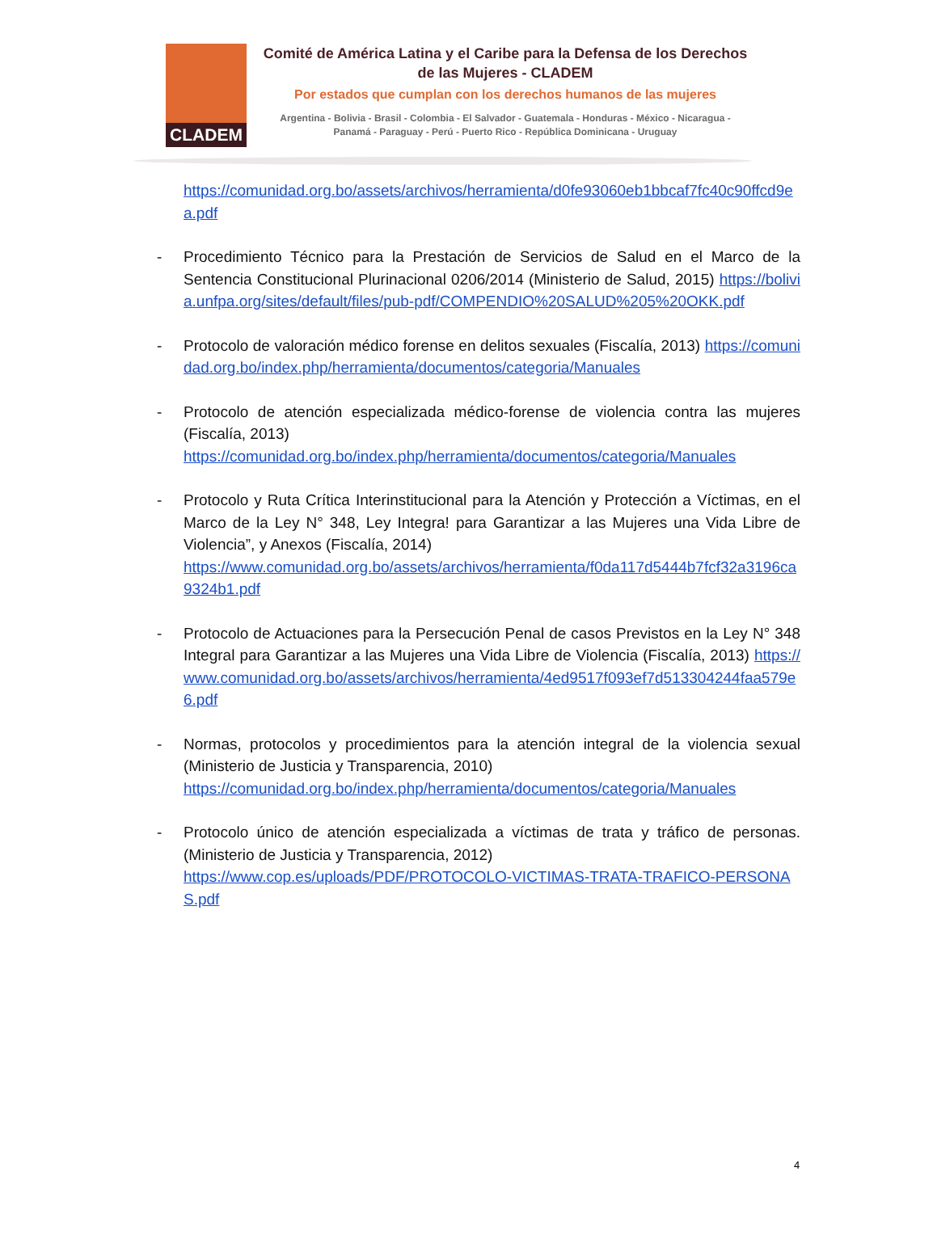CLADEM
Comité de América Latina y el Caribe para la Defensa de los Derechos de las Mujeres - CLADEM
Por estados que cumplan con los derechos humanos de las mujeres
Argentina - Bolivia - Brasil - Colombia - El Salvador - Guatemala - Honduras - México - Nicaragua - Panamá - Paraguay - Perú - Puerto Rico - República Dominicana - Uruguay
https://comunidad.org.bo/assets/archivos/herramienta/d0fe93060eb1bbcaf7fc40c90ffcd9ea.pdf
- Procedimiento Técnico para la Prestación de Servicios de Salud en el Marco de la Sentencia Constitucional Plurinacional 0206/2014 (Ministerio de Salud, 2015) https://bolivia.unfpa.org/sites/default/files/pub-pdf/COMPENDIO%20SALUD%205%20OKK.pdf
- Protocolo de valoración médico forense en delitos sexuales (Fiscalía, 2013) https://comunidad.org.bo/index.php/herramienta/documentos/categoria/Manuales
- Protocolo de atención especializada médico-forense de violencia contra las mujeres (Fiscalía, 2013)
https://comunidad.org.bo/index.php/herramienta/documentos/categoria/Manuales
- Protocolo y Ruta Crítica Interinstitucional para la Atención y Protección a Víctimas, en el Marco de la Ley N° 348, Ley Integra! para Garantizar a las Mujeres una Vida Libre de Violencia”, y Anexos (Fiscalía, 2014)
https://www.comunidad.org.bo/assets/archivos/herramienta/f0da117d5444b7fcf32a3196ca9324b1.pdf
- Protocolo de Actuaciones para la Persecución Penal de casos Previstos en la Ley N° 348 Integral para Garantizar a las Mujeres una Vida Libre de Violencia (Fiscalía, 2013) https://www.comunidad.org.bo/assets/archivos/herramienta/4ed9517f093ef7d513304244faa579e6.pdf
- Normas, protocolos y procedimientos para la atención integral de la violencia sexual (Ministerio de Justicia y Transparencia, 2010)
https://comunidad.org.bo/index.php/herramienta/documentos/categoria/Manuales
- Protocolo único de atención especializada a víctimas de trata y tráfico de personas. (Ministerio de Justicia y Transparencia, 2012)
https://www.cop.es/uploads/PDF/PROTOCOLO-VICTIMAS-TRATA-TRAFICO-PERSONAS.pdf
4